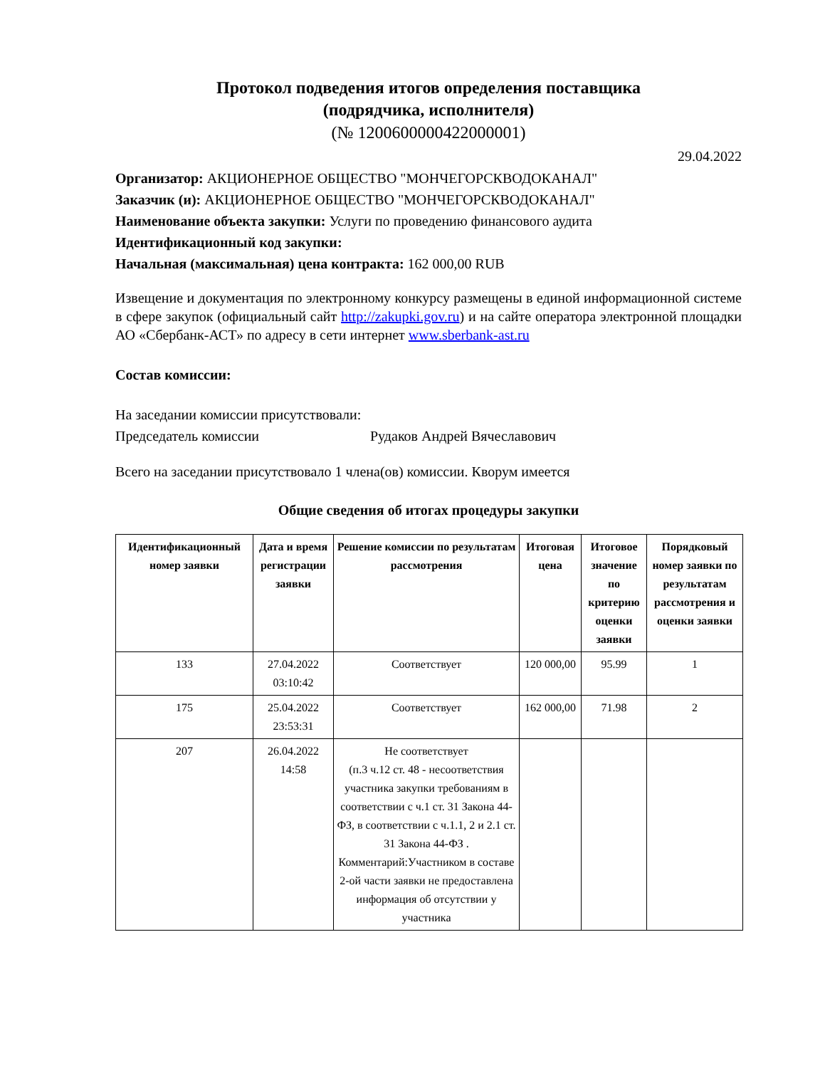Протокол подведения итогов определения поставщика
(подрядчика, исполнителя)
(№ 1200600000422000001)
29.04.2022
Организатор: АКЦИОНЕРНОЕ ОБЩЕСТВО "МОНЧЕГОРСКВОДОКАНАЛ"
Заказчик (и): АКЦИОНЕРНОЕ ОБЩЕСТВО "МОНЧЕГОРСКВОДОКАНАЛ"
Наименование объекта закупки: Услуги по проведению финансового аудита
Идентификационный код закупки:
Начальная (максимальная) цена контракта: 162 000,00 RUB
Извещение и документация по электронному конкурсу размещены в единой информационной системе в сфере закупок (официальный сайт http://zakupki.gov.ru) и на сайте оператора электронной площадки АО «Сбербанк-АСТ» по адресу в сети интернет www.sberbank-ast.ru
Состав комиссии:
На заседании комиссии присутствовали:
Председатель комиссии Рудаков Андрей Вячеславович
Всего на заседании присутствовало 1 члена(ов) комиссии. Кворум имеется
Общие сведения об итогах процедуры закупки
| Идентификационный номер заявки | Дата и время регистрации заявки | Решение комиссии по результатам рассмотрения | Итоговая цена | Итоговое значение по критерию оценки заявки | Порядковый номер заявки по результатам рассмотрения и оценки заявки |
| --- | --- | --- | --- | --- | --- |
| 133 | 27.04.2022 03:10:42 | Соответствует | 120 000,00 | 95.99 | 1 |
| 175 | 25.04.2022 23:53:31 | Соответствует | 162 000,00 | 71.98 | 2 |
| 207 | 26.04.2022 14:58 | Не соответствует (п.3 ч.12 ст. 48 - несоответствия участника закупки требованиям в соответствии с ч.1 ст. 31 Закона 44-ФЗ, в соответствии с ч.1.1, 2 и 2.1 ст. 31 Закона 44-ФЗ . Комментарий:Участником в составе 2-ой части заявки не предоставлена информация об отсутствии у участника | | | |